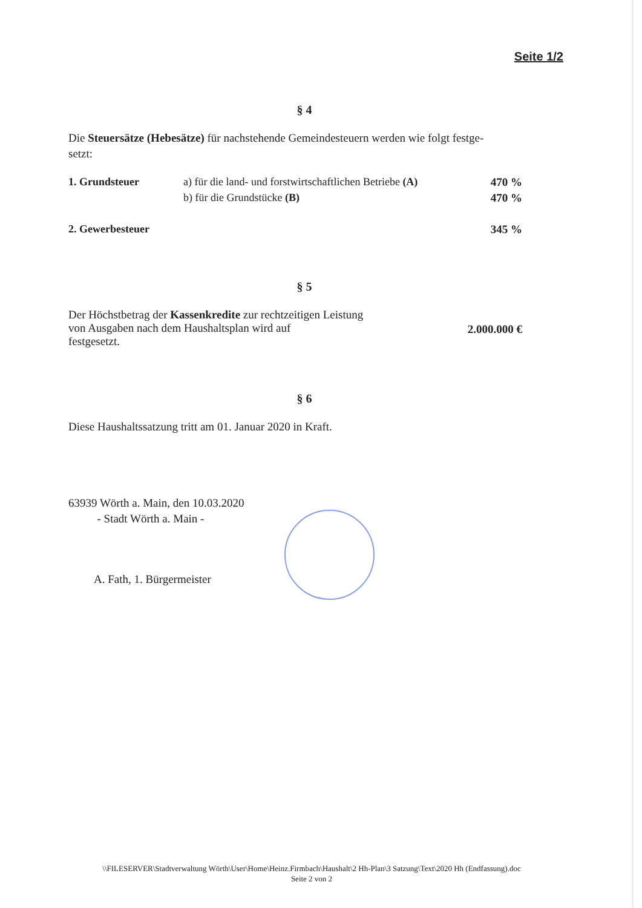Seite 1/2
§ 4
Die Steuersätze (Hebesätze) für nachstehende Gemeindesteuern werden wie folgt festge-
setzt:
| 1. Grundsteuer | a) für die land- und forstwirtschaftlichen Betriebe (A) | 470 % |
| | b) für die Grundstücke (B) | 470 % |
| 2. Gewerbesteuer | | 345 % |
§ 5
| Der Höchstbetrag der Kassenkredite zur rechtzeitigen Leistung von Ausgaben nach dem Haushaltsplan wird auf festgesetzt. | 2.000.000 € |
§ 6
Diese Haushaltssatzung tritt am 01. Januar 2020 in Kraft.
63939 Wörth a. Main, den 10.03.2020
- Stadt Wörth a. Main -
A. Fath, 1. Bürgermeister
\\FILESERVER\Stadtverwaltung Wörth\User\Home\Heinz.Firmbach\Haushalt\2 Hh-Plan\3 Satzung\Text\2020 Hh (Endfassung).doc
Seite 2 von 2